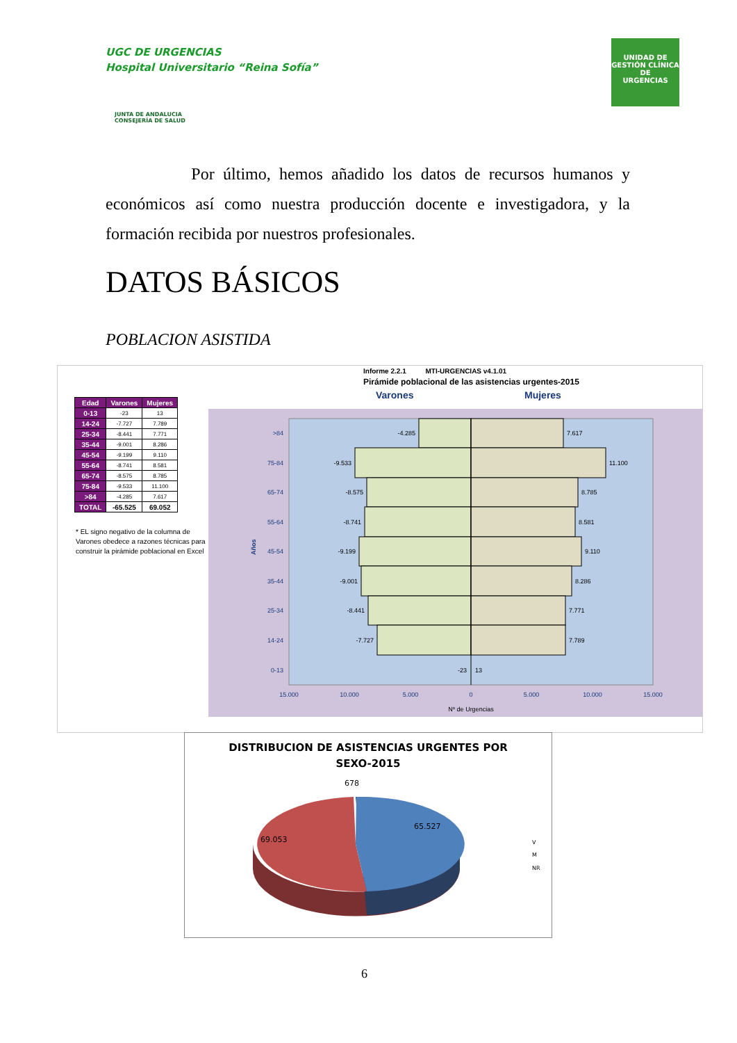UGC DE URGENCIAS
Hospital Universitario “Reina Sofía”
JUNTA DE ANDALUCIA
CONSEJERÍA DE SALUD
UNIDAD DE GESTIÓN CLÍNICA
DE
URGENCIAS
Por último, hemos añadido los datos de recursos humanos y económicos así como nuestra producción docente e investigadora, y la formación recibida por nuestros profesionales.
DATOS BÁSICOS
POBLACION ASISTIDA
Informe 2.2.1 MTI-URGENCIAS v4.1.01
Pirámide poblacional de las asistencias urgentes-2015
Varones Mujeres
| Edad | Varones | Mujeres |
| --- | --- | --- |
| 0-13 | -23 | 13 |
| 14-24 | -7.727 | 7.789 |
| 25-34 | -8.441 | 7.771 |
| 35-44 | -9.001 | 8.286 |
| 45-54 | -9.199 | 9.110 |
| 55-64 | -8.741 | 8.581 |
| 65-74 | -8.575 | 8.785 |
| 75-84 | -9.533 | 11.100 |
| >84 | -4.285 | 7.617 |
| TOTAL | -65.525 | 69.052 |
* EL signo negativo de la columna de Varones obedece a razones técnicas para construir la pirámide poblacional en Excel
>84
75-84
65-74
55-64
45-54
35-44
25-34
14-24
0-13
Años
-4.285
-9.533
-8.575
-8.741
-9.199
-9.001
-8.441
-7.727
-23
7.617
11.100
8.785
8.581
9.110
8.286
7.771
7.789
13
15.000
10.000
5.000
0
5.000
10.000
15.000
Nº de Urgencias
DISTRIBUCION DE ASISTENCIAS URGENTES POR
SEXO-2015
678
69.053
65.527
V
M
NR
6